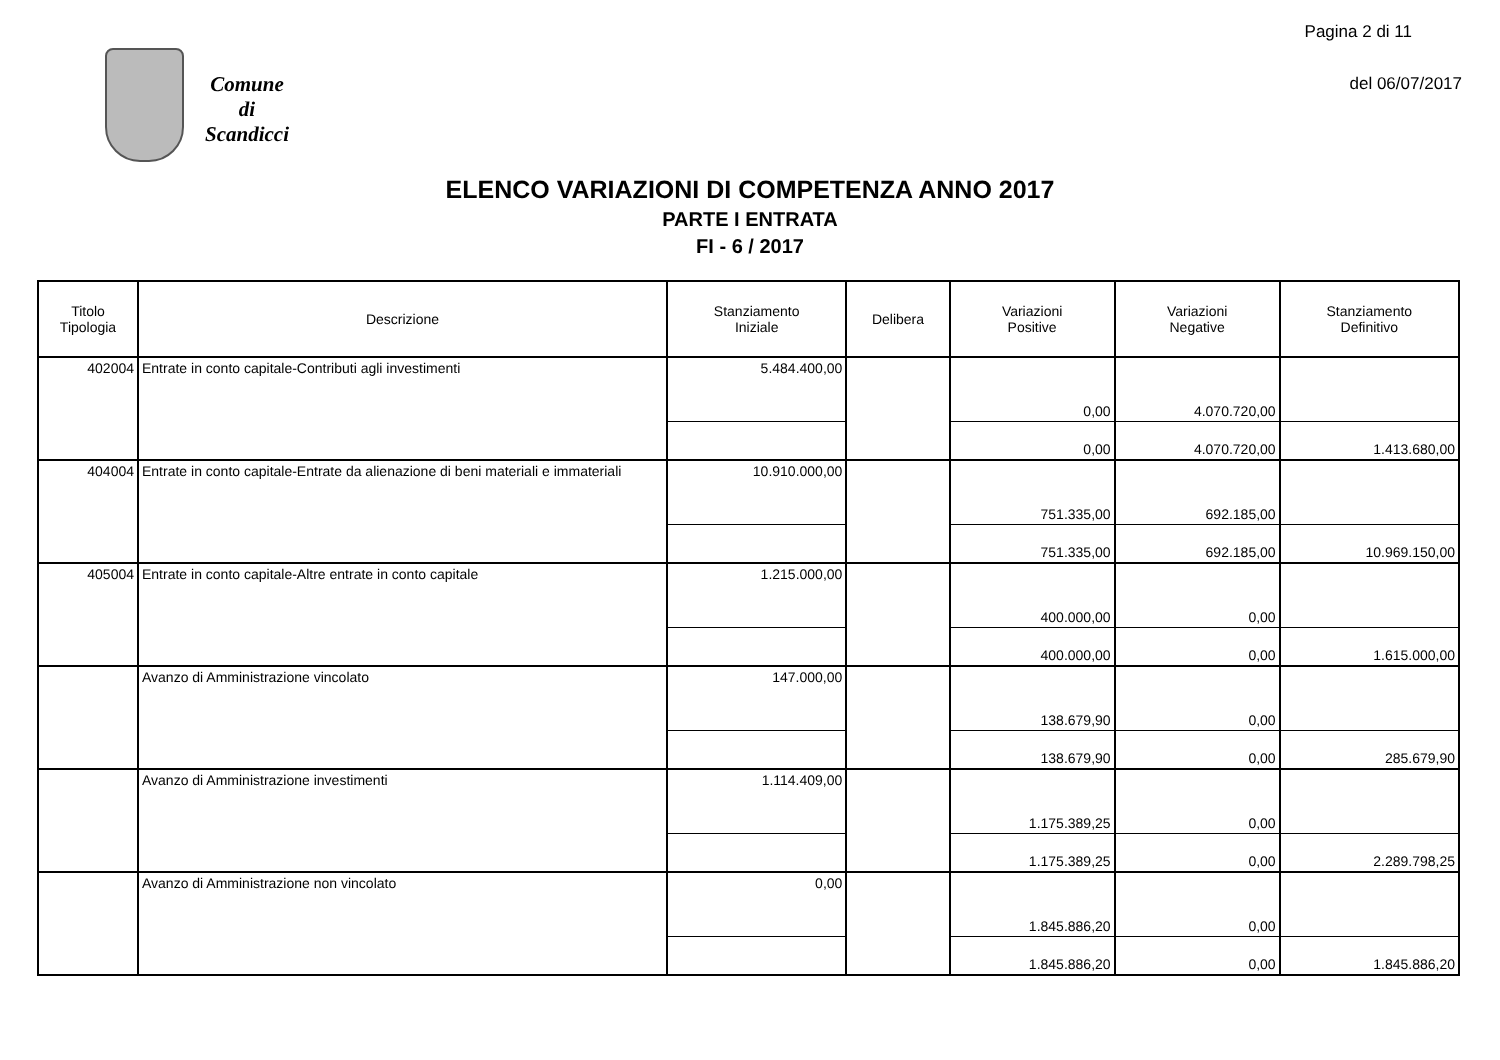Pagina 2 di 11
del 06/07/2017
Comune
di
Scandicci
ELENCO VARIAZIONI DI COMPETENZA ANNO 2017
PARTE I ENTRATA
FI - 6 / 2017
| Titolo Tipologia | Descrizione | Stanziamento Iniziale | Delibera | Variazioni Positive | Variazioni Negative | Stanziamento Definitivo |
| --- | --- | --- | --- | --- | --- | --- |
| 402004 | Entrate in conto capitale-Contributi agli investimenti | 5.484.400,00 | | | | |
| | | | | 0,00 | 4.070.720,00 | |
| | | | | 0,00 | 4.070.720,00 | 1.413.680,00 |
| 404004 | Entrate in conto capitale-Entrate da alienazione di beni materiali e immateriali | 10.910.000,00 | | | | |
| | | | | 751.335,00 | 692.185,00 | |
| | | | | 751.335,00 | 692.185,00 | 10.969.150,00 |
| 405004 | Entrate in conto capitale-Altre entrate in conto capitale | 1.215.000,00 | | | | |
| | | | | 400.000,00 | 0,00 | |
| | | | | 400.000,00 | 0,00 | 1.615.000,00 |
| | Avanzo di Amministrazione vincolato | 147.000,00 | | | | |
| | | | | 138.679,90 | 0,00 | |
| | | | | 138.679,90 | 0,00 | 285.679,90 |
| | Avanzo di Amministrazione investimenti | 1.114.409,00 | | | | |
| | | | | 1.175.389,25 | 0,00 | |
| | | | | 1.175.389,25 | 0,00 | 2.289.798,25 |
| | Avanzo di Amministrazione non vincolato | 0,00 | | | | |
| | | | | 1.845.886,20 | 0,00 | |
| | | | | 1.845.886,20 | 0,00 | 1.845.886,20 |